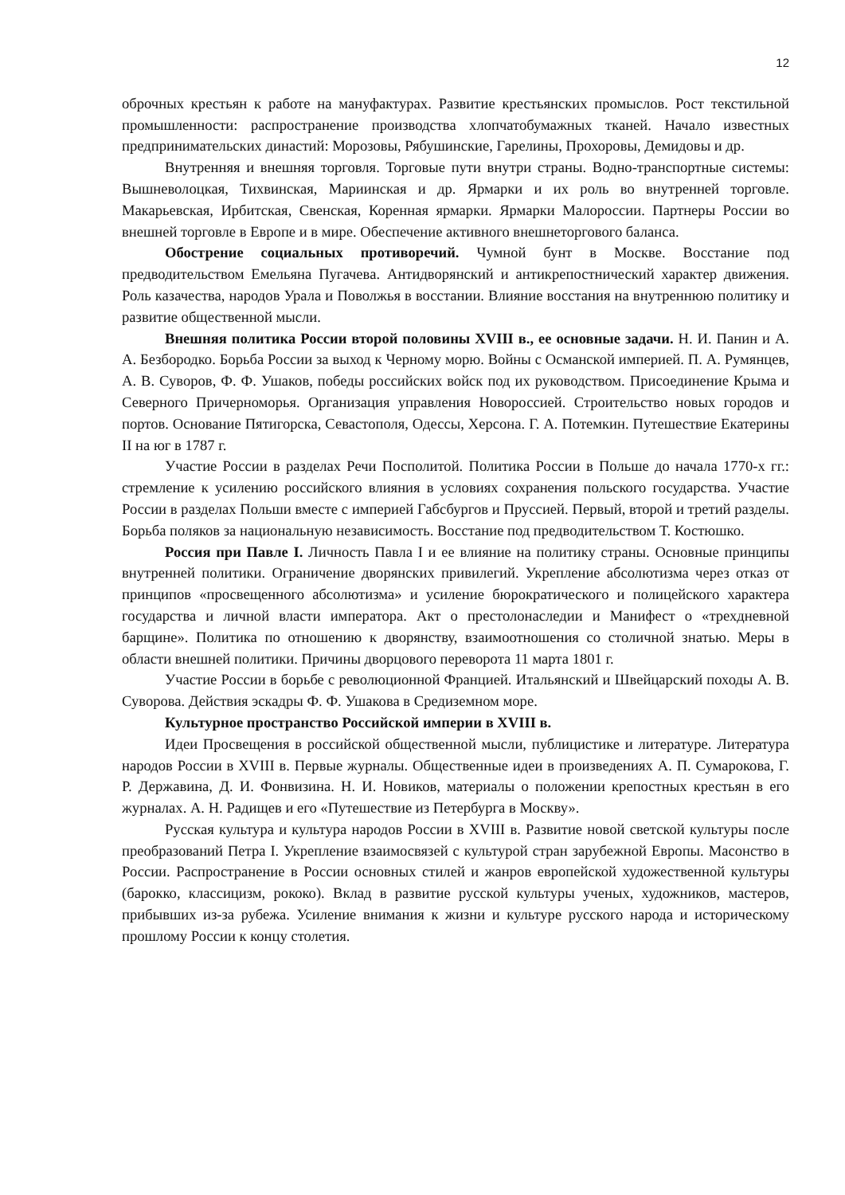12
оброчных крестьян к работе на мануфактурах. Развитие крестьянских промыслов. Рост текстильной промышленности: распространение производства хлопчатобумажных тканей. Начало известных предпринимательских династий: Морозовы, Рябушинские, Гарелины, Прохоровы, Демидовы и др.
Внутренняя и внешняя торговля. Торговые пути внутри страны. Водно-транспортные системы: Вышневолоцкая, Тихвинская, Мариинская и др. Ярмарки и их роль во внутренней торговле. Макарьевская, Ирбитская, Свенская, Коренная ярмарки. Ярмарки Малороссии. Партнеры России во внешней торговле в Европе и в мире. Обеспечение активного внешнеторгового баланса.
Обострение социальных противоречий. Чумной бунт в Москве. Восстание под предводительством Емельяна Пугачева. Антидворянский и антикрепостнический характер движения. Роль казачества, народов Урала и Поволжья в восстании. Влияние восстания на внутреннюю политику и развитие общественной мысли.
Внешняя политика России второй половины XVIII в., ее основные задачи. Н. И. Панин и А. А. Безбородко. Борьба России за выход к Черному морю. Войны с Османской империей. П. А. Румянцев, А. В. Суворов, Ф. Ф. Ушаков, победы российских войск под их руководством. Присоединение Крыма и Северного Причерноморья. Организация управления Новороссией. Строительство новых городов и портов. Основание Пятигорска, Севастополя, Одессы, Херсона. Г. А. Потемкин. Путешествие Екатерины II на юг в 1787 г.
Участие России в разделах Речи Посполитой. Политика России в Польше до начала 1770-х гг.: стремление к усилению российского влияния в условиях сохранения польского государства. Участие России в разделах Польши вместе с империей Габсбургов и Пруссией. Первый, второй и третий разделы. Борьба поляков за национальную независимость. Восстание под предводительством Т. Костюшко.
Россия при Павле I. Личность Павла I и ее влияние на политику страны. Основные принципы внутренней политики. Ограничение дворянских привилегий. Укрепление абсолютизма через отказ от принципов «просвещенного абсолютизма» и усиление бюрократического и полицейского характера государства и личной власти императора. Акт о престолонаследии и Манифест о «трехдневной барщине». Политика по отношению к дворянству, взаимоотношения со столичной знатью. Меры в области внешней политики. Причины дворцового переворота 11 марта 1801 г.
Участие России в борьбе с революционной Францией. Итальянский и Швейцарский походы А. В. Суворова. Действия эскадры Ф. Ф. Ушакова в Средиземном море.
Культурное пространство Российской империи в XVIII в.
Идеи Просвещения в российской общественной мысли, публицистике и литературе. Литература народов России в XVIII в. Первые журналы. Общественные идеи в произведениях А. П. Сумарокова, Г. Р. Державина, Д. И. Фонвизина. Н. И. Новиков, материалы о положении крепостных крестьян в его журналах. А. Н. Радищев и его «Путешествие из Петербурга в Москву».
Русская культура и культура народов России в XVIII в. Развитие новой светской культуры после преобразований Петра I. Укрепление взаимосвязей с культурой стран зарубежной Европы. Масонство в России. Распространение в России основных стилей и жанров европейской художественной культуры (барокко, классицизм, рококо). Вклад в развитие русской культуры ученых, художников, мастеров, прибывших из-за рубежа. Усиление внимания к жизни и культуре русского народа и историческому прошлому России к концу столетия.